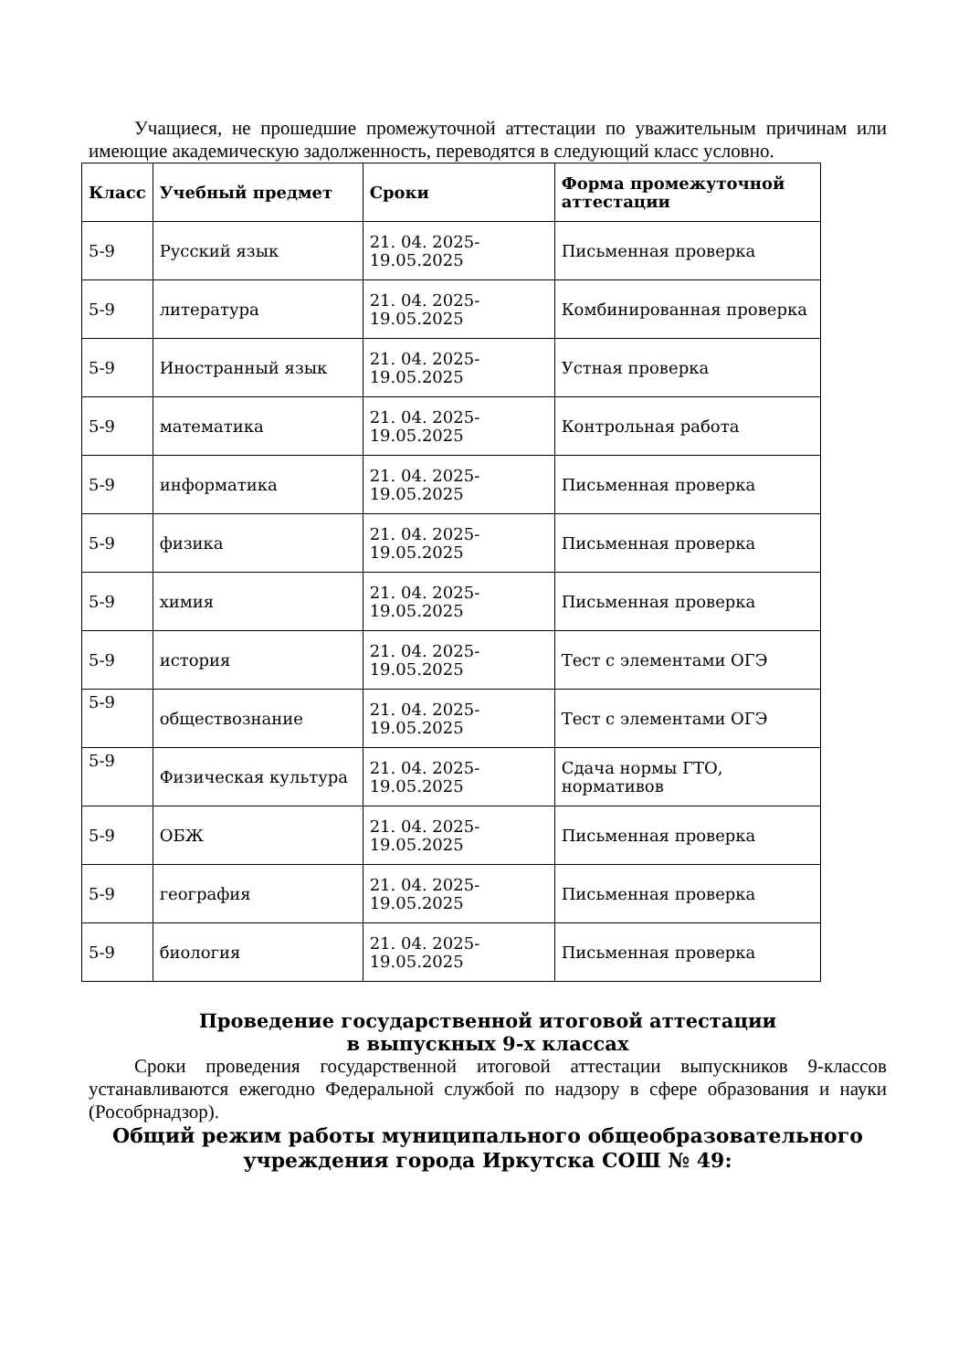Учащиеся, не прошедшие промежуточной аттестации по уважительным причинам или имеющие академическую задолженность, переводятся в следующий класс условно.
| Класс | Учебный предмет | Сроки | Форма промежуточной аттестации |
| --- | --- | --- | --- |
| 5-9 | Русский язык | 21. 04. 2025-19.05.2025 | Письменная проверка |
| 5-9 | литература | 21. 04. 2025-19.05.2025 | Комбинированная проверка |
| 5-9 | Иностранный язык | 21. 04. 2025-19.05.2025 | Устная проверка |
| 5-9 | математика | 21. 04. 2025-19.05.2025 | Контрольная работа |
| 5-9 | информатика | 21. 04. 2025-19.05.2025 | Письменная проверка |
| 5-9 | физика | 21. 04. 2025-19.05.2025 | Письменная проверка |
| 5-9 | химия | 21. 04. 2025-19.05.2025 | Письменная проверка |
| 5-9 | история | 21. 04. 2025-19.05.2025 | Тест с элементами ОГЭ |
| 5-9 | обществознание | 21. 04. 2025-19.05.2025 | Тест с элементами ОГЭ |
| 5-9 | Физическая культура | 21. 04. 2025-19.05.2025 | Сдача нормы ГТО, нормативов |
| 5-9 | ОБЖ | 21. 04. 2025-19.05.2025 | Письменная проверка |
| 5-9 | география | 21. 04. 2025-19.05.2025 | Письменная проверка |
| 5-9 | биология | 21. 04. 2025-19.05.2025 | Письменная проверка |
Проведение государственной итоговой аттестации
в выпускных 9-х классах
Сроки проведения государственной итоговой аттестации выпускников 9-классов устанавливаются ежегодно Федеральной службой по надзору в сфере образования и науки (Рособрнадзор).
Общий режим работы муниципального общеобразовательного учреждения города Иркутска СОШ № 49: